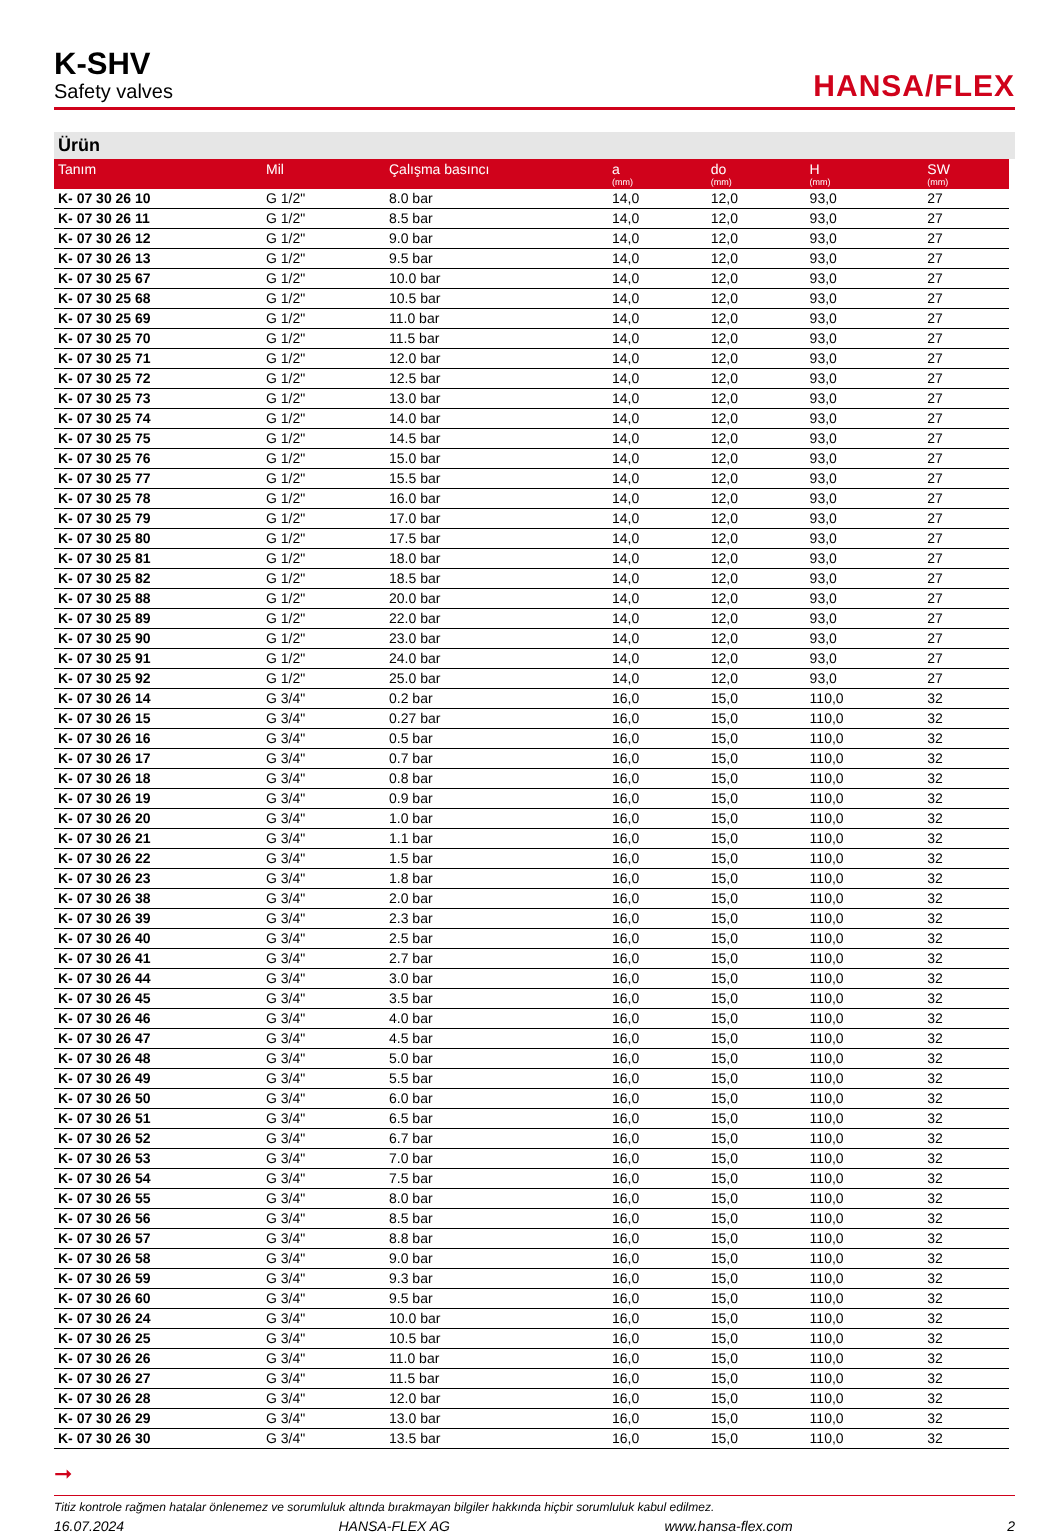K-SHV
Safety valves
HANSA/FLEX
Ürün
| Tanım | Mil | Çalışma basıncı | a (mm) | do (mm) | H (mm) | SW (mm) |
| --- | --- | --- | --- | --- | --- | --- |
| K- 07 30 26 10 | G 1/2" | 8.0 bar | 14,0 | 12,0 | 93,0 | 27 |
| K- 07 30 26 11 | G 1/2" | 8.5 bar | 14,0 | 12,0 | 93,0 | 27 |
| K- 07 30 26 12 | G 1/2" | 9.0 bar | 14,0 | 12,0 | 93,0 | 27 |
| K- 07 30 26 13 | G 1/2" | 9.5 bar | 14,0 | 12,0 | 93,0 | 27 |
| K- 07 30 25 67 | G 1/2" | 10.0 bar | 14,0 | 12,0 | 93,0 | 27 |
| K- 07 30 25 68 | G 1/2" | 10.5 bar | 14,0 | 12,0 | 93,0 | 27 |
| K- 07 30 25 69 | G 1/2" | 11.0 bar | 14,0 | 12,0 | 93,0 | 27 |
| K- 07 30 25 70 | G 1/2" | 11.5 bar | 14,0 | 12,0 | 93,0 | 27 |
| K- 07 30 25 71 | G 1/2" | 12.0 bar | 14,0 | 12,0 | 93,0 | 27 |
| K- 07 30 25 72 | G 1/2" | 12.5 bar | 14,0 | 12,0 | 93,0 | 27 |
| K- 07 30 25 73 | G 1/2" | 13.0 bar | 14,0 | 12,0 | 93,0 | 27 |
| K- 07 30 25 74 | G 1/2" | 14.0 bar | 14,0 | 12,0 | 93,0 | 27 |
| K- 07 30 25 75 | G 1/2" | 14.5 bar | 14,0 | 12,0 | 93,0 | 27 |
| K- 07 30 25 76 | G 1/2" | 15.0 bar | 14,0 | 12,0 | 93,0 | 27 |
| K- 07 30 25 77 | G 1/2" | 15.5 bar | 14,0 | 12,0 | 93,0 | 27 |
| K- 07 30 25 78 | G 1/2" | 16.0 bar | 14,0 | 12,0 | 93,0 | 27 |
| K- 07 30 25 79 | G 1/2" | 17.0 bar | 14,0 | 12,0 | 93,0 | 27 |
| K- 07 30 25 80 | G 1/2" | 17.5 bar | 14,0 | 12,0 | 93,0 | 27 |
| K- 07 30 25 81 | G 1/2" | 18.0 bar | 14,0 | 12,0 | 93,0 | 27 |
| K- 07 30 25 82 | G 1/2" | 18.5 bar | 14,0 | 12,0 | 93,0 | 27 |
| K- 07 30 25 88 | G 1/2" | 20.0 bar | 14,0 | 12,0 | 93,0 | 27 |
| K- 07 30 25 89 | G 1/2" | 22.0 bar | 14,0 | 12,0 | 93,0 | 27 |
| K- 07 30 25 90 | G 1/2" | 23.0 bar | 14,0 | 12,0 | 93,0 | 27 |
| K- 07 30 25 91 | G 1/2" | 24.0 bar | 14,0 | 12,0 | 93,0 | 27 |
| K- 07 30 25 92 | G 1/2" | 25.0 bar | 14,0 | 12,0 | 93,0 | 27 |
| K- 07 30 26 14 | G 3/4" | 0.2 bar | 16,0 | 15,0 | 110,0 | 32 |
| K- 07 30 26 15 | G 3/4" | 0.27 bar | 16,0 | 15,0 | 110,0 | 32 |
| K- 07 30 26 16 | G 3/4" | 0.5 bar | 16,0 | 15,0 | 110,0 | 32 |
| K- 07 30 26 17 | G 3/4" | 0.7 bar | 16,0 | 15,0 | 110,0 | 32 |
| K- 07 30 26 18 | G 3/4" | 0.8 bar | 16,0 | 15,0 | 110,0 | 32 |
| K- 07 30 26 19 | G 3/4" | 0.9 bar | 16,0 | 15,0 | 110,0 | 32 |
| K- 07 30 26 20 | G 3/4" | 1.0 bar | 16,0 | 15,0 | 110,0 | 32 |
| K- 07 30 26 21 | G 3/4" | 1.1 bar | 16,0 | 15,0 | 110,0 | 32 |
| K- 07 30 26 22 | G 3/4" | 1.5 bar | 16,0 | 15,0 | 110,0 | 32 |
| K- 07 30 26 23 | G 3/4" | 1.8 bar | 16,0 | 15,0 | 110,0 | 32 |
| K- 07 30 26 38 | G 3/4" | 2.0 bar | 16,0 | 15,0 | 110,0 | 32 |
| K- 07 30 26 39 | G 3/4" | 2.3 bar | 16,0 | 15,0 | 110,0 | 32 |
| K- 07 30 26 40 | G 3/4" | 2.5 bar | 16,0 | 15,0 | 110,0 | 32 |
| K- 07 30 26 41 | G 3/4" | 2.7 bar | 16,0 | 15,0 | 110,0 | 32 |
| K- 07 30 26 44 | G 3/4" | 3.0 bar | 16,0 | 15,0 | 110,0 | 32 |
| K- 07 30 26 45 | G 3/4" | 3.5 bar | 16,0 | 15,0 | 110,0 | 32 |
| K- 07 30 26 46 | G 3/4" | 4.0 bar | 16,0 | 15,0 | 110,0 | 32 |
| K- 07 30 26 47 | G 3/4" | 4.5 bar | 16,0 | 15,0 | 110,0 | 32 |
| K- 07 30 26 48 | G 3/4" | 5.0 bar | 16,0 | 15,0 | 110,0 | 32 |
| K- 07 30 26 49 | G 3/4" | 5.5 bar | 16,0 | 15,0 | 110,0 | 32 |
| K- 07 30 26 50 | G 3/4" | 6.0 bar | 16,0 | 15,0 | 110,0 | 32 |
| K- 07 30 26 51 | G 3/4" | 6.5 bar | 16,0 | 15,0 | 110,0 | 32 |
| K- 07 30 26 52 | G 3/4" | 6.7 bar | 16,0 | 15,0 | 110,0 | 32 |
| K- 07 30 26 53 | G 3/4" | 7.0 bar | 16,0 | 15,0 | 110,0 | 32 |
| K- 07 30 26 54 | G 3/4" | 7.5 bar | 16,0 | 15,0 | 110,0 | 32 |
| K- 07 30 26 55 | G 3/4" | 8.0 bar | 16,0 | 15,0 | 110,0 | 32 |
| K- 07 30 26 56 | G 3/4" | 8.5 bar | 16,0 | 15,0 | 110,0 | 32 |
| K- 07 30 26 57 | G 3/4" | 8.8 bar | 16,0 | 15,0 | 110,0 | 32 |
| K- 07 30 26 58 | G 3/4" | 9.0 bar | 16,0 | 15,0 | 110,0 | 32 |
| K- 07 30 26 59 | G 3/4" | 9.3 bar | 16,0 | 15,0 | 110,0 | 32 |
| K- 07 30 26 60 | G 3/4" | 9.5 bar | 16,0 | 15,0 | 110,0 | 32 |
| K- 07 30 26 24 | G 3/4" | 10.0 bar | 16,0 | 15,0 | 110,0 | 32 |
| K- 07 30 26 25 | G 3/4" | 10.5 bar | 16,0 | 15,0 | 110,0 | 32 |
| K- 07 30 26 26 | G 3/4" | 11.0 bar | 16,0 | 15,0 | 110,0 | 32 |
| K- 07 30 26 27 | G 3/4" | 11.5 bar | 16,0 | 15,0 | 110,0 | 32 |
| K- 07 30 26 28 | G 3/4" | 12.0 bar | 16,0 | 15,0 | 110,0 | 32 |
| K- 07 30 26 29 | G 3/4" | 13.0 bar | 16,0 | 15,0 | 110,0 | 32 |
| K- 07 30 26 30 | G 3/4" | 13.5 bar | 16,0 | 15,0 | 110,0 | 32 |
➞
Titiz kontrole rağmen hatalar önlenemez ve sorumluluk altında bırakmayan bilgiler hakkında hiçbir sorumluluk kabul edilmez.
16.07.2024 HANSA-FLEX AG www.hansa-flex.com 2